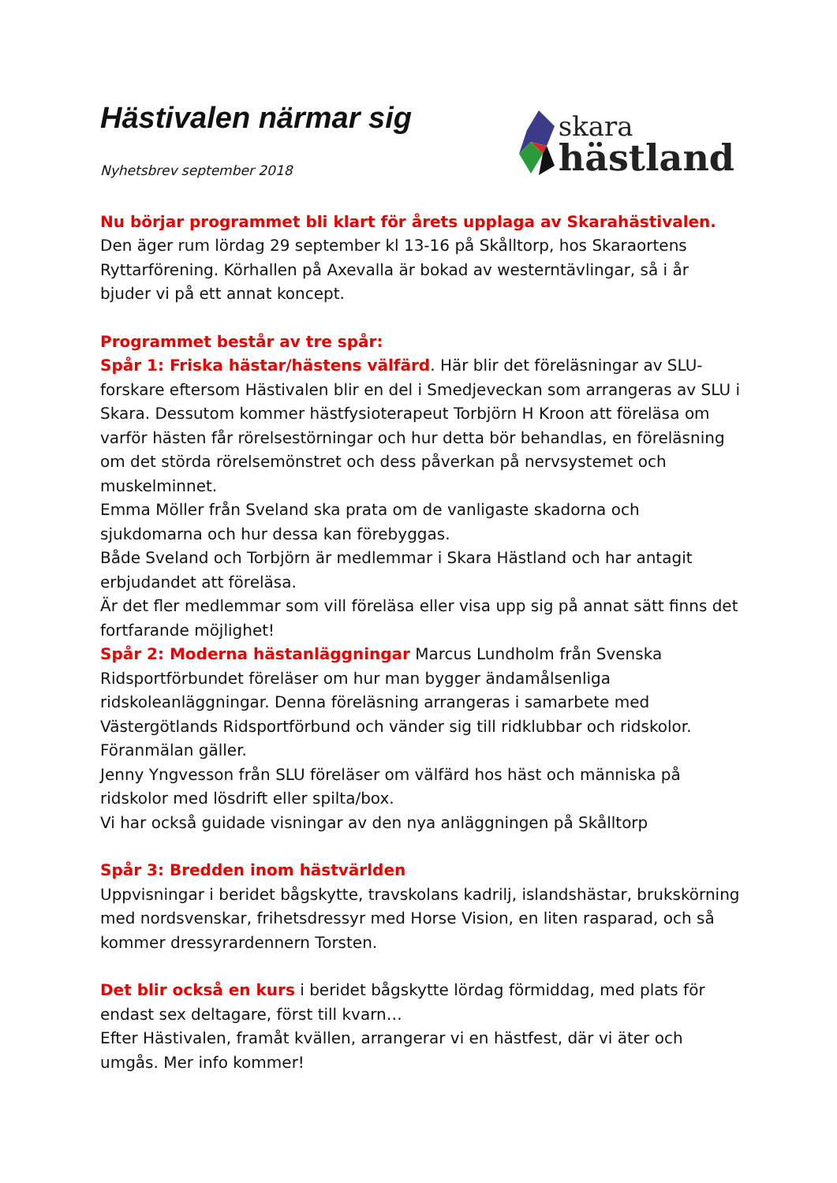Hästivalen närmar sig
Nyhetsbrev september 2018
skara
hästland
Nu börjar programmet bli klart för årets upplaga av Skarahästivalen.
Den äger rum lördag 29 september kl 13-16 på Skålltorp, hos Skaraortens Ryttarförening. Körhallen på Axevalla är bokad av westerntävlingar, så i år bjuder vi på ett annat koncept.
Programmet består av tre spår:
Spår 1: Friska hästar/hästens välfärd. Här blir det föreläsningar av SLU-forskare eftersom Hästivalen blir en del i Smedjeveckan som arrangeras av SLU i Skara. Dessutom kommer hästfysioterapeut Torbjörn H Kroon att föreläsa om varför hästen får rörelsestörningar och hur detta bör behandlas, en föreläsning om det störda rörelsemönstret och dess påverkan på nervsystemet och muskelminnet.
Emma Möller från Sveland ska prata om de vanligaste skadorna och sjukdomarna och hur dessa kan förebyggas.
Både Sveland och Torbjörn är medlemmar i Skara Hästland och har antagit erbjudandet att föreläsa.
Är det fler medlemmar som vill föreläsa eller visa upp sig på annat sätt finns det fortfarande möjlighet!
Spår 2: Moderna hästanläggningar Marcus Lundholm från Svenska Ridsportförbundet föreläser om hur man bygger ändamålsenliga ridskoleanläggningar. Denna föreläsning arrangeras i samarbete med Västergötlands Ridsportförbund och vänder sig till ridklubbar och ridskolor. Föranmälan gäller.
Jenny Yngvesson från SLU föreläser om välfärd hos häst och människa på ridskolor med lösdrift eller spilta/box.
Vi har också guidade visningar av den nya anläggningen på Skålltorp
Spår 3: Bredden inom hästvärlden
Uppvisningar i beridet bågskytte, travskolans kadrilj, islandshästar, brukskörning med nordsvenskar, frihetsdressyr med Horse Vision, en liten rasparad, och så kommer dressyrardennern Torsten.
Det blir också en kurs i beridet bågskytte lördag förmiddag, med plats för endast sex deltagare, först till kvarn…
Efter Hästivalen, framåt kvällen, arrangerar vi en hästfest, där vi äter och umgås. Mer info kommer!